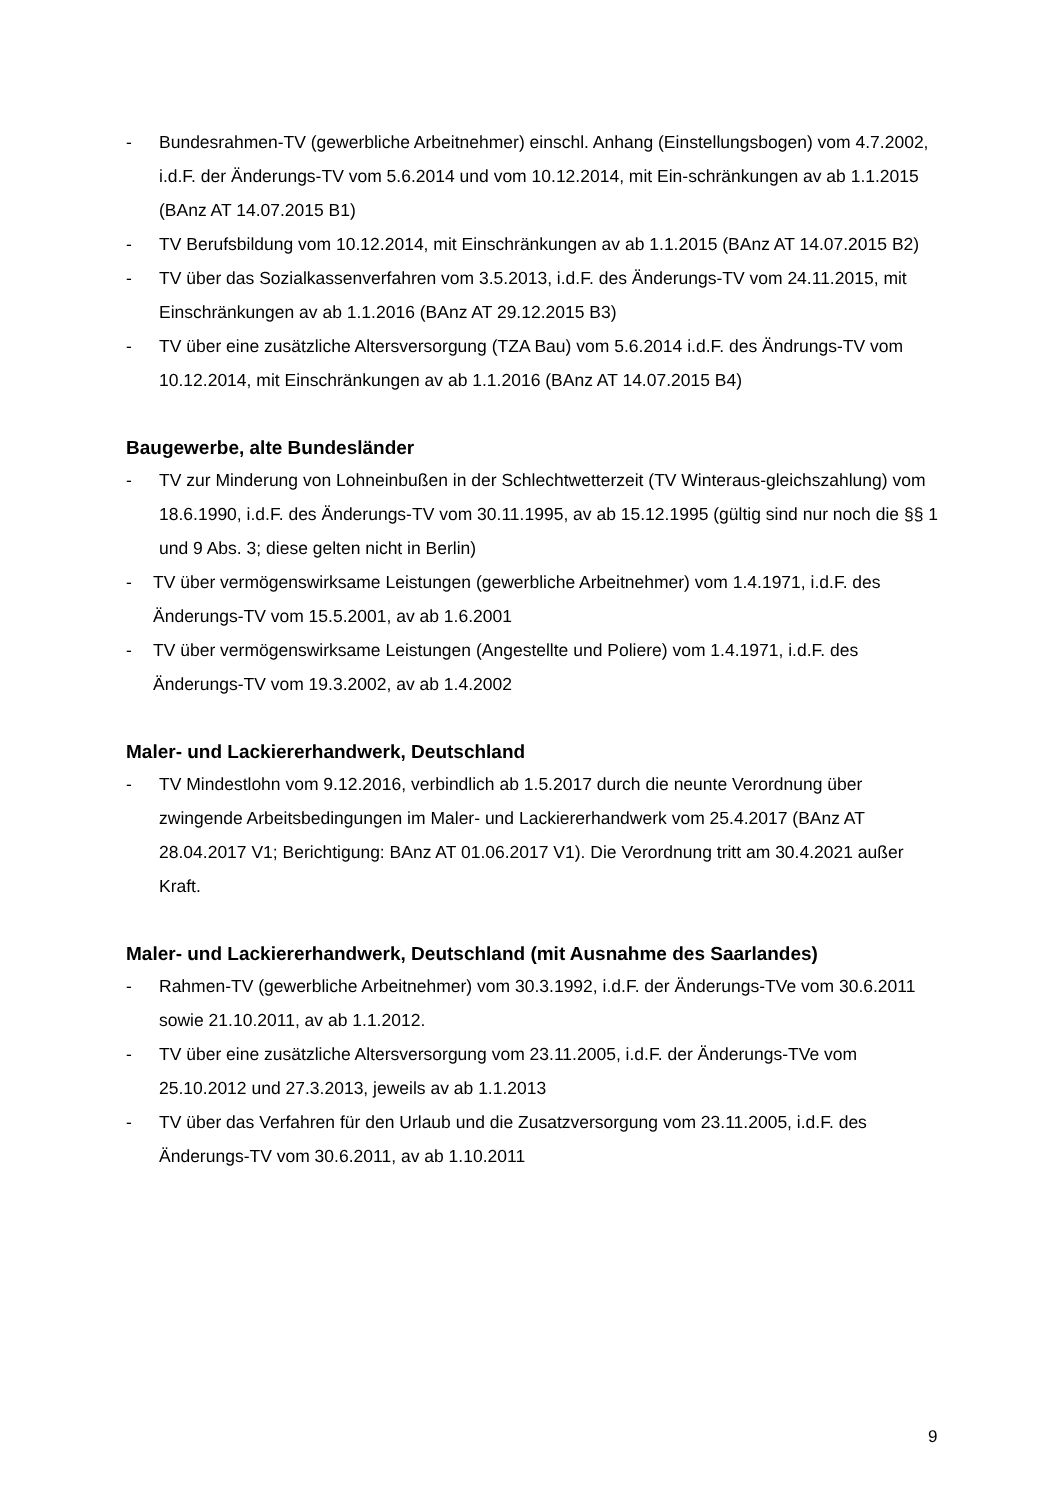- Bundesrahmen-TV (gewerbliche Arbeitnehmer) einschl. Anhang (Einstellungsbogen) vom 4.7.2002, i.d.F. der Änderungs-TV vom 5.6.2014 und vom 10.12.2014, mit Ein-schränkungen av ab 1.1.2015 (BAnz AT 14.07.2015 B1)
- TV Berufsbildung vom 10.12.2014, mit Einschränkungen av ab 1.1.2015 (BAnz AT 14.07.2015 B2)
- TV über das Sozialkassenverfahren vom 3.5.2013, i.d.F. des Änderungs-TV vom 24.11.2015, mit Einschränkungen av ab 1.1.2016 (BAnz AT 29.12.2015 B3)
- TV über eine zusätzliche Altersversorgung (TZA Bau) vom 5.6.2014 i.d.F. des Ändrungs-TV vom 10.12.2014, mit Einschränkungen av ab 1.1.2016 (BAnz AT 14.07.2015 B4)
Baugewerbe, alte Bundesländer
- TV zur Minderung von Lohneinbußen in der Schlechtwetterzeit (TV Winteraus-gleichszahlung) vom 18.6.1990, i.d.F. des Änderungs-TV vom 30.11.1995, av ab 15.12.1995 (gültig sind nur noch die §§ 1 und 9 Abs. 3; diese gelten nicht in Berlin)
- TV über vermögenswirksame Leistungen (gewerbliche Arbeitnehmer) vom 1.4.1971, i.d.F. des Änderungs-TV vom 15.5.2001, av ab 1.6.2001
- TV über vermögenswirksame Leistungen (Angestellte und Poliere) vom 1.4.1971, i.d.F. des Änderungs-TV vom 19.3.2002, av ab 1.4.2002
Maler- und Lackiererhandwerk, Deutschland
- TV Mindestlohn vom 9.12.2016, verbindlich ab 1.5.2017 durch die neunte Verordnung über zwingende Arbeitsbedingungen im Maler- und Lackiererhandwerk vom 25.4.2017 (BAnz AT 28.04.2017 V1; Berichtigung: BAnz AT 01.06.2017 V1). Die Verordnung tritt am 30.4.2021 außer Kraft.
Maler- und Lackiererhandwerk, Deutschland (mit Ausnahme des Saarlandes)
- Rahmen-TV (gewerbliche Arbeitnehmer) vom 30.3.1992, i.d.F. der Änderungs-TVe vom 30.6.2011 sowie 21.10.2011, av ab 1.1.2012.
- TV über eine zusätzliche Altersversorgung vom 23.11.2005, i.d.F. der Änderungs-TVe vom 25.10.2012 und 27.3.2013, jeweils av ab 1.1.2013
- TV über das Verfahren für den Urlaub und die Zusatzversorgung vom 23.11.2005, i.d.F. des Änderungs-TV vom 30.6.2011, av ab 1.10.2011
9